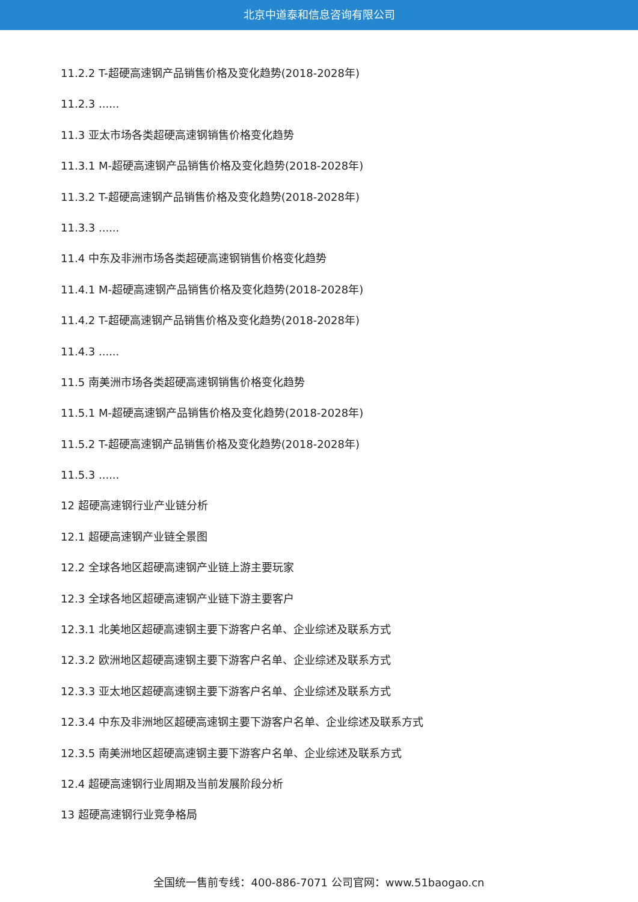北京中道泰和信息咨询有限公司
11.2.2 T-超硬高速钢产品销售价格及变化趋势(2018-2028年)
11.2.3 ......
11.3 亚太市场各类超硬高速钢销售价格变化趋势
11.3.1 M-超硬高速钢产品销售价格及变化趋势(2018-2028年)
11.3.2 T-超硬高速钢产品销售价格及变化趋势(2018-2028年)
11.3.3 ......
11.4 中东及非洲市场各类超硬高速钢销售价格变化趋势
11.4.1 M-超硬高速钢产品销售价格及变化趋势(2018-2028年)
11.4.2 T-超硬高速钢产品销售价格及变化趋势(2018-2028年)
11.4.3 ......
11.5 南美洲市场各类超硬高速钢销售价格变化趋势
11.5.1 M-超硬高速钢产品销售价格及变化趋势(2018-2028年)
11.5.2 T-超硬高速钢产品销售价格及变化趋势(2018-2028年)
11.5.3 ......
12 超硬高速钢行业产业链分析
12.1 超硬高速钢产业链全景图
12.2 全球各地区超硬高速钢产业链上游主要玩家
12.3 全球各地区超硬高速钢产业链下游主要客户
12.3.1 北美地区超硬高速钢主要下游客户名单、企业综述及联系方式
12.3.2 欧洲地区超硬高速钢主要下游客户名单、企业综述及联系方式
12.3.3 亚太地区超硬高速钢主要下游客户名单、企业综述及联系方式
12.3.4 中东及非洲地区超硬高速钢主要下游客户名单、企业综述及联系方式
12.3.5 南美洲地区超硬高速钢主要下游客户名单、企业综述及联系方式
12.4 超硬高速钢行业周期及当前发展阶段分析
13 超硬高速钢行业竞争格局
全国统一售前专线：400-886-7071 公司官网：www.51baogao.cn